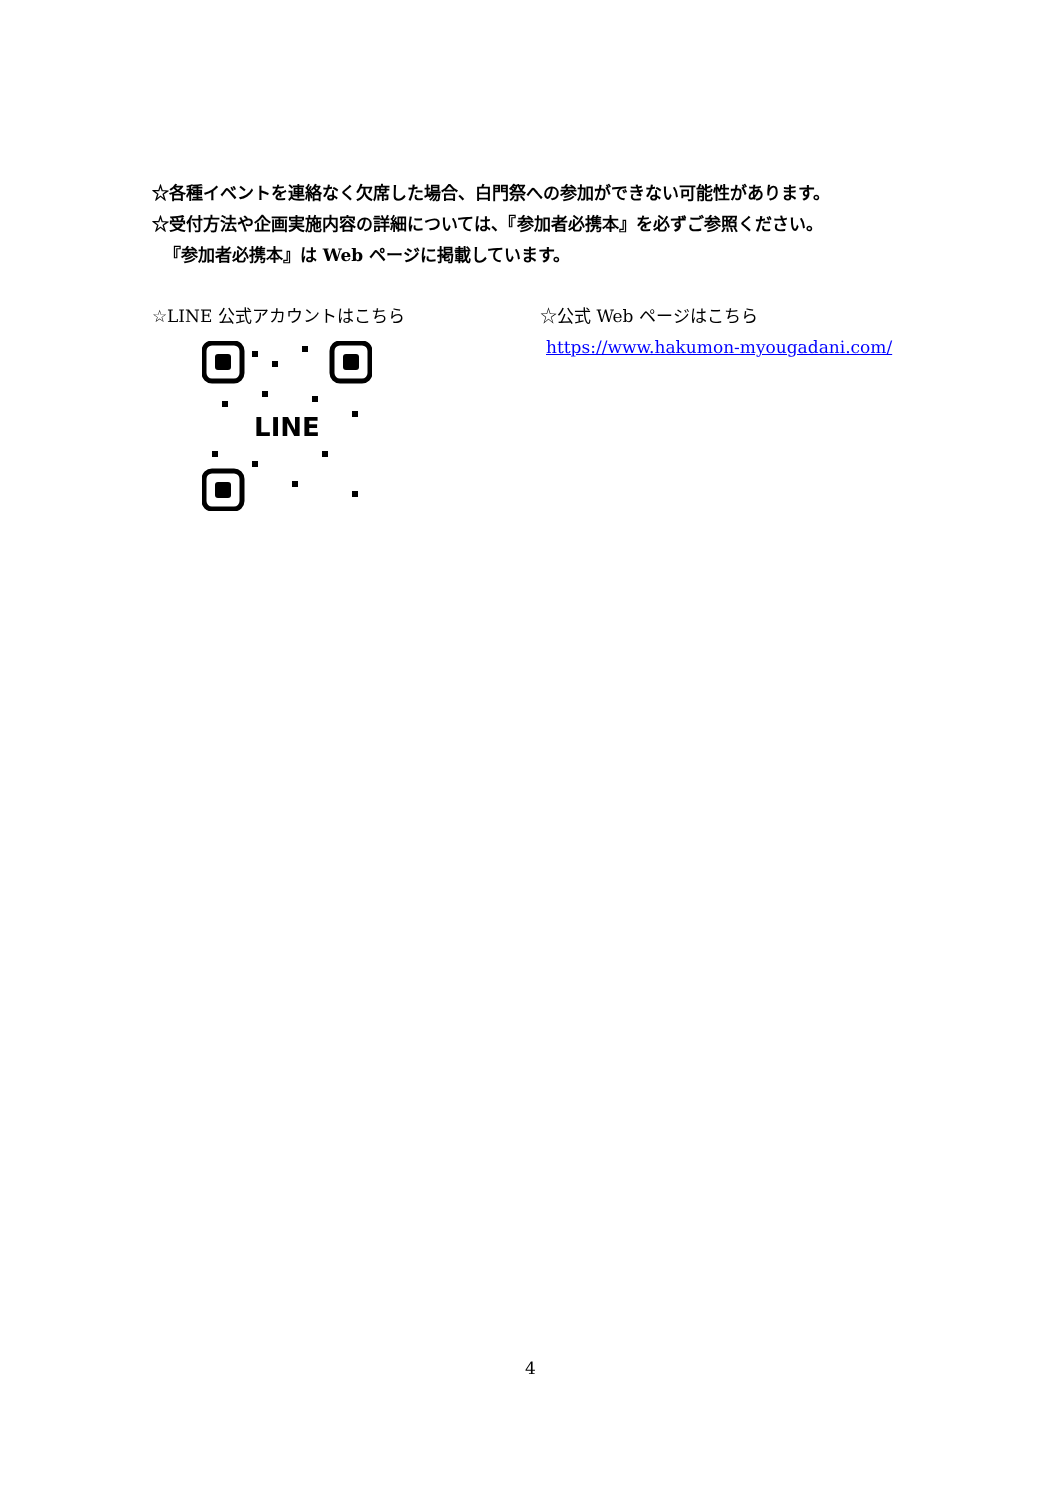☆各種イベントを連絡なく欠席した場合、白門祭への参加ができない可能性があります。
☆受付方法や企画実施内容の詳細については、『参加者必携本』を必ずご参照ください。
『参加者必携本』は Web ページに掲載しています。
☆LINE 公式アカウントはこちら
LINE
☆公式 Web ページはこちら
https://www.hakumon-myougadani.com/
4